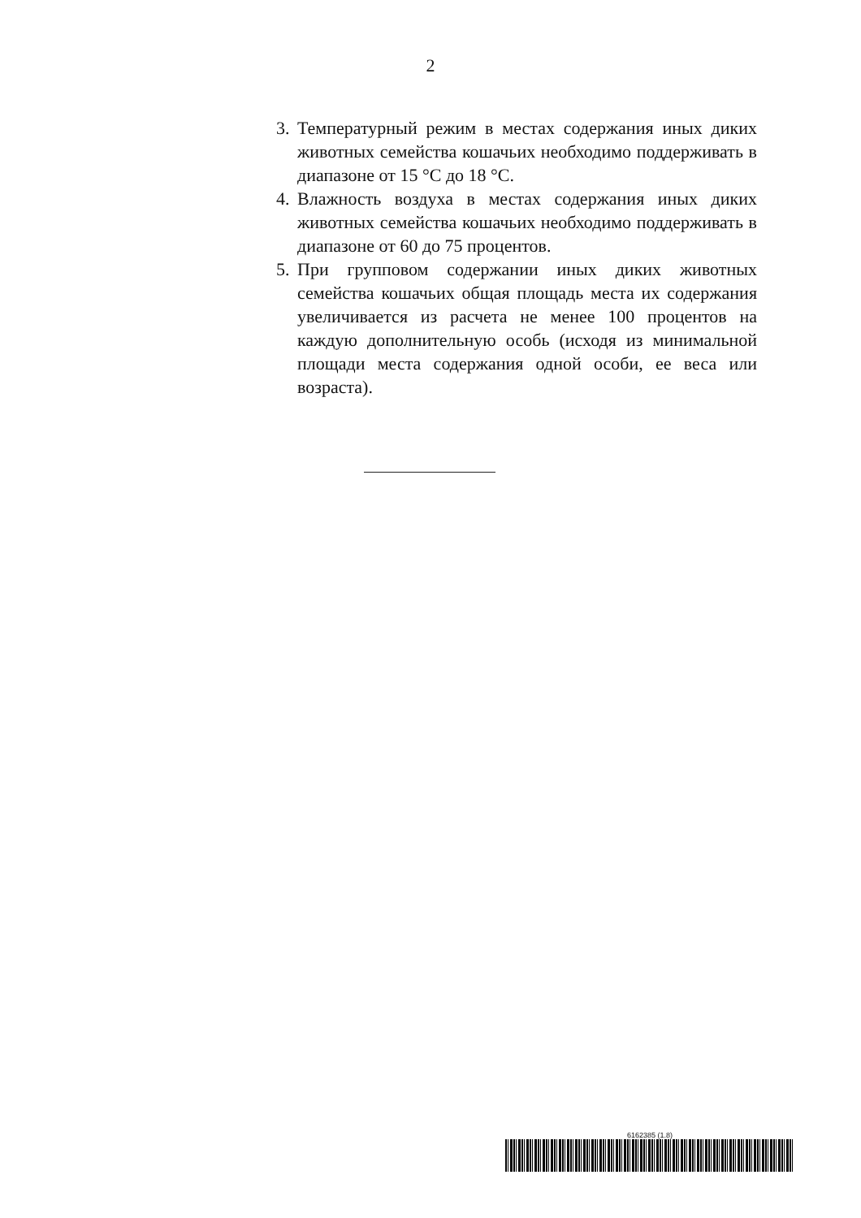2
3. Температурный режим в местах содержания иных диких животных семейства кошачьих необходимо поддерживать в диапазоне от 15 °С до 18 °С.
4. Влажность воздуха в местах содержания иных диких животных семейства кошачьих необходимо поддерживать в диапазоне от 60 до 75 процентов.
5. При групповом содержании иных диких животных семейства кошачьих общая площадь места их содержания увеличивается из расчета не менее 100 процентов на каждую дополнительную особь (исходя из минимальной площади места содержания одной особи, ее веса или возраста).
6162385 (1.8)